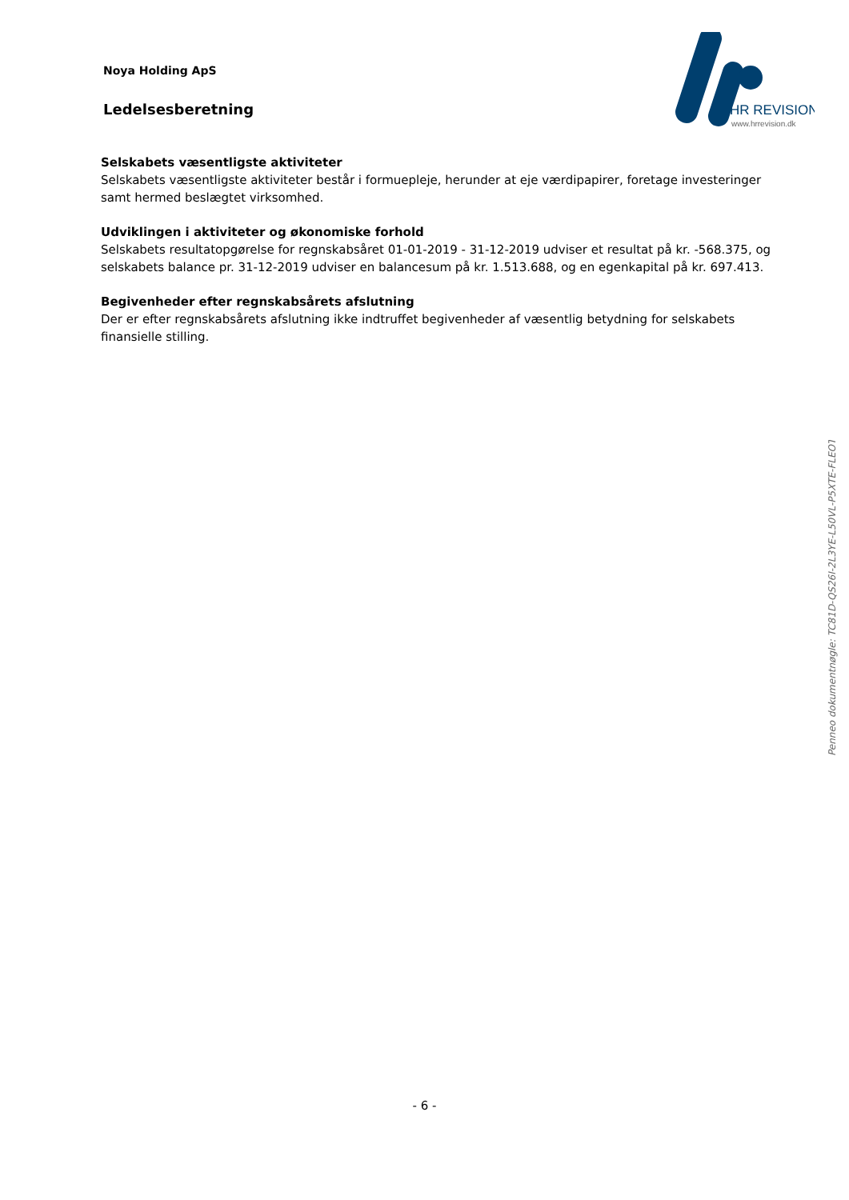Noya Holding ApS
Ledelsesberetning
HR REVISION
www.hrrevision.dk
Selskabets væsentligste aktiviteter
Selskabets væsentligste aktiviteter består i formuepleje, herunder at eje værdipapirer, foretage investeringer samt hermed beslægtet virksomhed.
Udviklingen i aktiviteter og økonomiske forhold
Selskabets resultatopgørelse for regnskabsåret 01-01-2019 - 31-12-2019 udviser et resultat på kr. -568.375, og selskabets balance pr. 31-12-2019 udviser en balancesum på kr. 1.513.688, og en egenkapital på kr. 697.413.
Begivenheder efter regnskabsårets afslutning
Der er efter regnskabsårets afslutning ikke indtruffet begivenheder af væsentlig betydning for selskabets finansielle stilling.
Penneo dokumentnøgle: TC81D-QS26I-2L3YE-L50VL-P5XTE-FLEOT
- 6 -